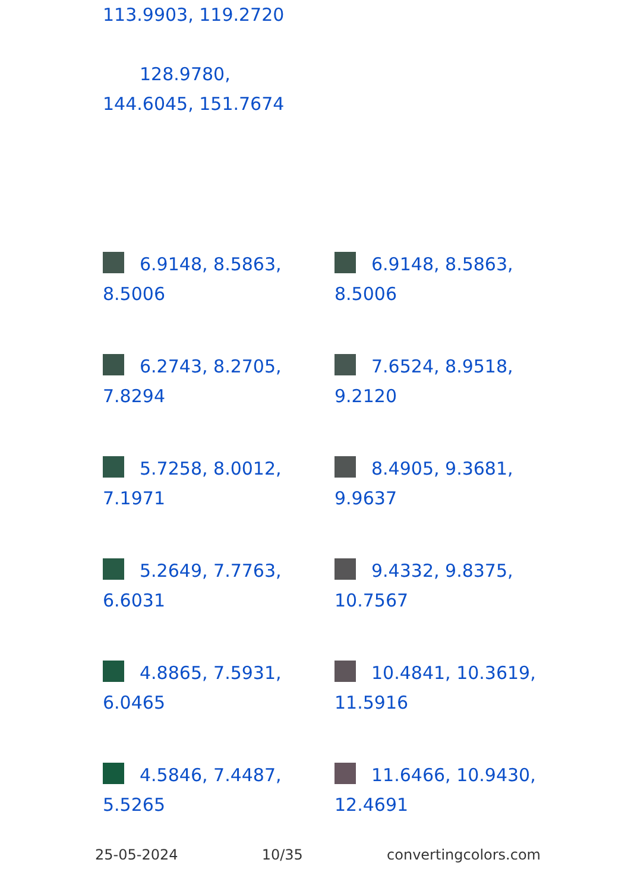113.9903, 119.2720
128.9780,
144.6045, 151.7674
6.9148, 8.5863,
8.5006
6.9148, 8.5863,
8.5006
6.2743, 8.2705,
7.8294
7.6524, 8.9518,
9.2120
5.7258, 8.0012,
7.1971
8.4905, 9.3681,
9.9637
5.2649, 7.7763,
6.6031
9.4332, 9.8375,
10.7567
4.8865, 7.5931,
6.0465
10.4841, 10.3619,
11.5916
4.5846, 7.4487,
5.5265
11.6466, 10.9430,
12.4691
25-05-2024 10/35 convertingcolors.com